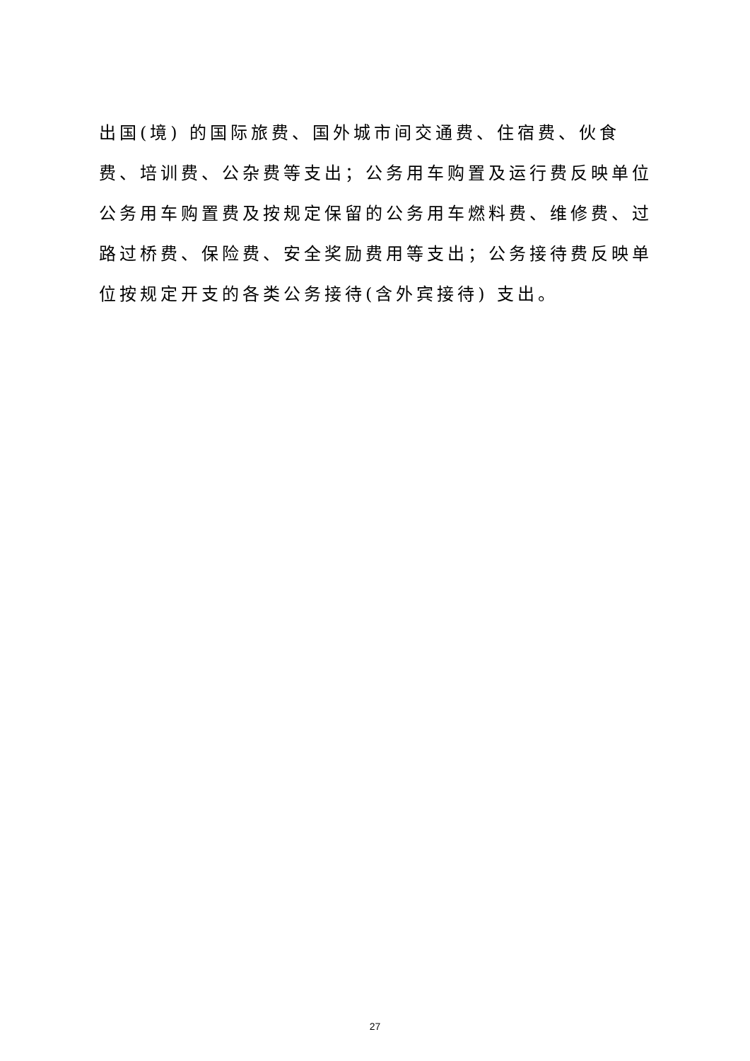出国(境) 的国际旅费、国外城市间交通费、住宿费、伙食费、培训费、公杂费等支出；公务用车购置及运行费反映单位公务用车购置费及按规定保留的公务用车燃料费、维修费、过路过桥费、保险费、安全奖励费用等支出；公务接待费反映单位按规定开支的各类公务接待(含外宾接待) 支出。
27